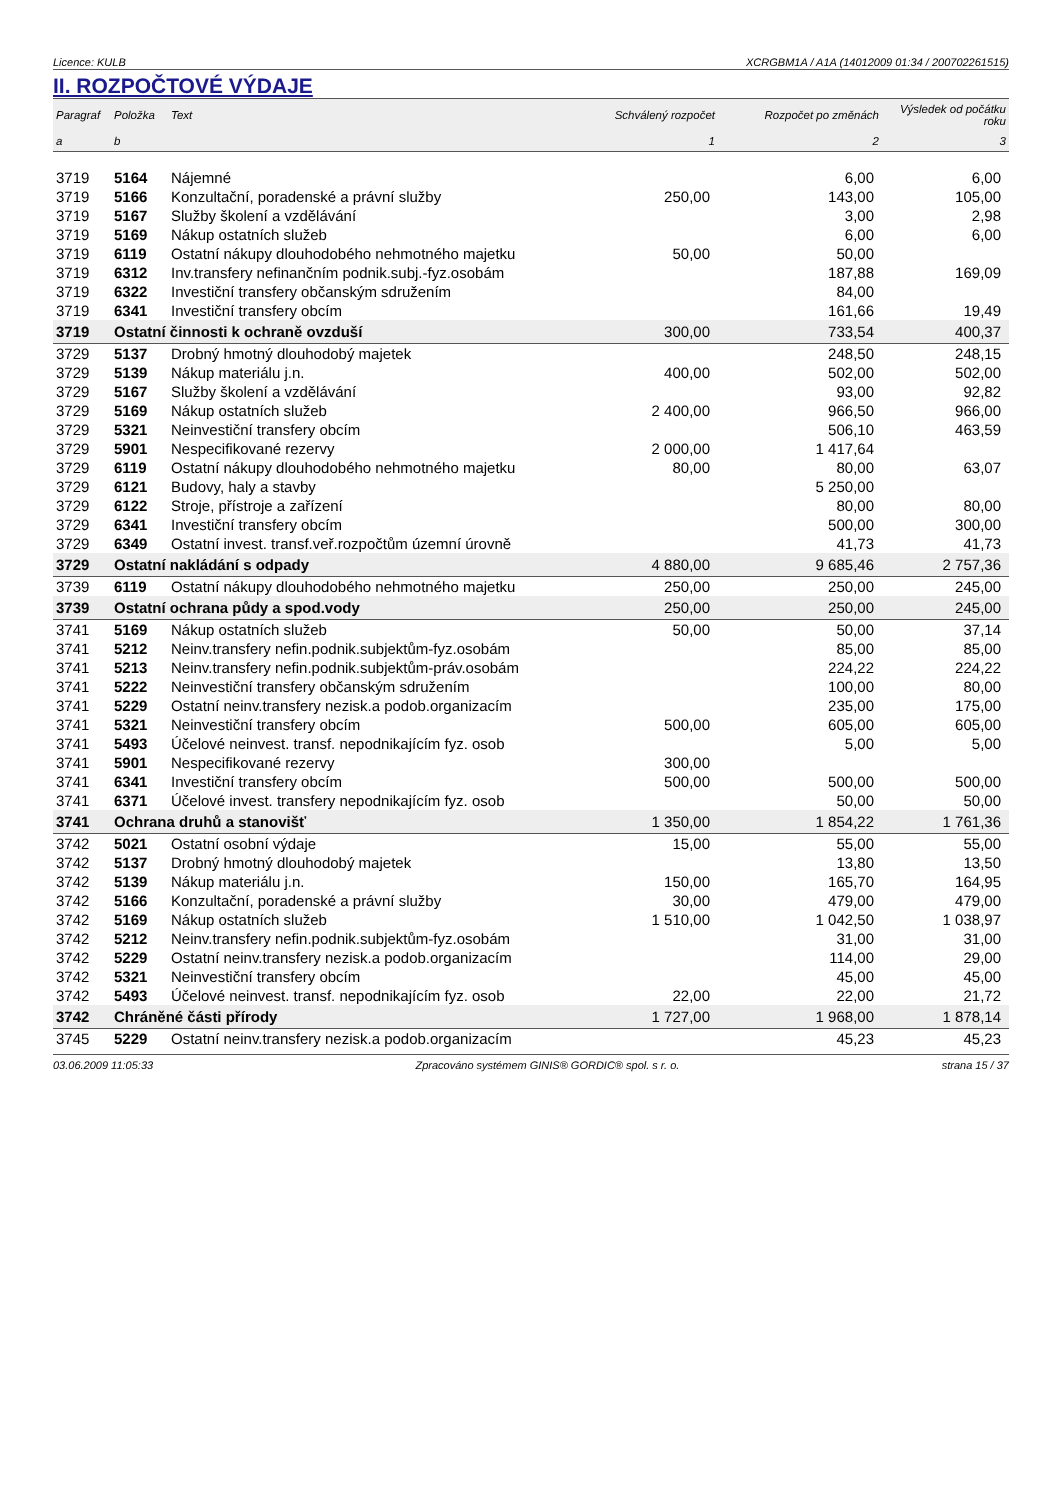Licence: KULB XCRGBM1A / A1A (14012009 01:34 / 200702261515)
II. ROZPOČTOVÉ VÝDAJE
| Paragraf | Položka | Text | Schválený rozpočet | Rozpočet po změnách | Výsledek od počátku roku |
| --- | --- | --- | --- | --- | --- |
| a | b | | 1 | 2 | 3 |
| 3719 | 5164 | Nájemné | | 6,00 | 6,00 |
| 3719 | 5166 | Konzultační, poradenské a právní služby | 250,00 | 143,00 | 105,00 |
| 3719 | 5167 | Služby školení a vzdělávání | | 3,00 | 2,98 |
| 3719 | 5169 | Nákup ostatních služeb | | 6,00 | 6,00 |
| 3719 | 6119 | Ostatní nákupy dlouhodobého nehmotného majetku | 50,00 | 50,00 | |
| 3719 | 6312 | Inv.transfery nefinančním podnik.subj.-fyz.osobám | | 187,88 | 169,09 |
| 3719 | 6322 | Investiční transfery občanským sdružením | | 84,00 | |
| 3719 | 6341 | Investiční transfery obcím | | 161,66 | 19,49 |
| 3719 | Ostatní činnosti k ochraně ovzduší | | 300,00 | 733,54 | 400,37 |
| 3729 | 5137 | Drobný hmotný dlouhodobý majetek | | 248,50 | 248,15 |
| 3729 | 5139 | Nákup materiálu j.n. | 400,00 | 502,00 | 502,00 |
| 3729 | 5167 | Služby školení a vzdělávání | | 93,00 | 92,82 |
| 3729 | 5169 | Nákup ostatních služeb | 2 400,00 | 966,50 | 966,00 |
| 3729 | 5321 | Neinvestiční transfery obcím | | 506,10 | 463,59 |
| 3729 | 5901 | Nespecifikované rezervy | 2 000,00 | 1 417,64 | |
| 3729 | 6119 | Ostatní nákupy dlouhodobého nehmotného majetku | 80,00 | 80,00 | 63,07 |
| 3729 | 6121 | Budovy, haly a stavby | | 5 250,00 | |
| 3729 | 6122 | Stroje, přístroje a zařízení | | 80,00 | 80,00 |
| 3729 | 6341 | Investiční transfery obcím | | 500,00 | 300,00 |
| 3729 | 6349 | Ostatní invest. transf.veř.rozpočtům územní úrovně | | 41,73 | 41,73 |
| 3729 | Ostatní nakládání s odpady | | 4 880,00 | 9 685,46 | 2 757,36 |
| 3739 | 6119 | Ostatní nákupy dlouhodobého nehmotného majetku | 250,00 | 250,00 | 245,00 |
| 3739 | Ostatní ochrana půdy a spod.vody | | 250,00 | 250,00 | 245,00 |
| 3741 | 5169 | Nákup ostatních služeb | 50,00 | 50,00 | 37,14 |
| 3741 | 5212 | Neinv.transfery nefin.podnik.subjektům-fyz.osobám | | 85,00 | 85,00 |
| 3741 | 5213 | Neinv.transfery nefin.podnik.subjektům-práv.osobám | | 224,22 | 224,22 |
| 3741 | 5222 | Neinvestiční transfery občanským sdružením | | 100,00 | 80,00 |
| 3741 | 5229 | Ostatní neinv.transfery nezisk.a podob.organizacím | | 235,00 | 175,00 |
| 3741 | 5321 | Neinvestiční transfery obcím | 500,00 | 605,00 | 605,00 |
| 3741 | 5493 | Účelové neinvest. transf. nepodnikajícím fyz. osob | | 5,00 | 5,00 |
| 3741 | 5901 | Nespecifikované rezervy | 300,00 | | |
| 3741 | 6341 | Investiční transfery obcím | 500,00 | 500,00 | 500,00 |
| 3741 | 6371 | Účelové invest. transfery nepodnikajícím fyz. osob | | 50,00 | 50,00 |
| 3741 | Ochrana druhů a stanovišť | | 1 350,00 | 1 854,22 | 1 761,36 |
| 3742 | 5021 | Ostatní osobní výdaje | 15,00 | 55,00 | 55,00 |
| 3742 | 5137 | Drobný hmotný dlouhodobý majetek | | 13,80 | 13,50 |
| 3742 | 5139 | Nákup materiálu j.n. | 150,00 | 165,70 | 164,95 |
| 3742 | 5166 | Konzultační, poradenské a právní služby | 30,00 | 479,00 | 479,00 |
| 3742 | 5169 | Nákup ostatních služeb | 1 510,00 | 1 042,50 | 1 038,97 |
| 3742 | 5212 | Neinv.transfery nefin.podnik.subjektům-fyz.osobám | | 31,00 | 31,00 |
| 3742 | 5229 | Ostatní neinv.transfery nezisk.a podob.organizacím | | 114,00 | 29,00 |
| 3742 | 5321 | Neinvestiční transfery obcím | | 45,00 | 45,00 |
| 3742 | 5493 | Účelové neinvest. transf. nepodnikajícím fyz. osob | 22,00 | 22,00 | 21,72 |
| 3742 | Chráněné části přírody | | 1 727,00 | 1 968,00 | 1 878,14 |
| 3745 | 5229 | Ostatní neinv.transfery nezisk.a podob.organizacím | | 45,23 | 45,23 |
03.06.2009 11:05:33 Zpracováno systémem GINIS® GORDIC® spol. s r. o. strana 15 / 37